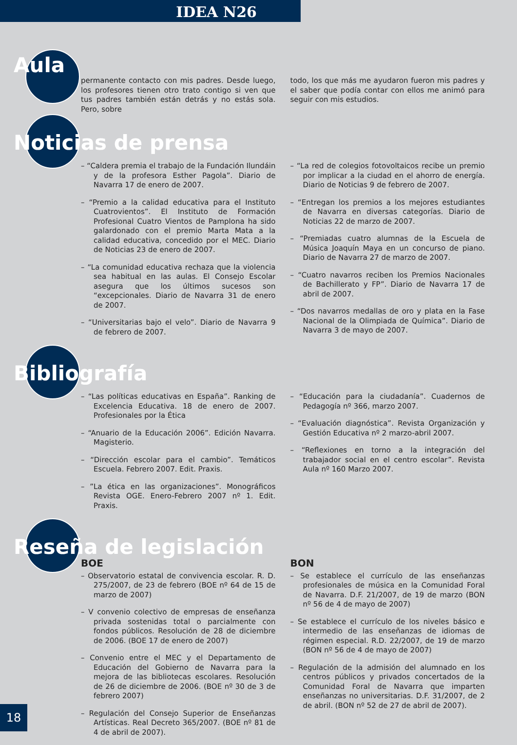IDEA N26
Aula
permanente contacto con mis padres. Desde luego, los profesores tienen otro trato contigo si ven que tus padres también están detrás y no estás sola. Pero, sobre
todo, los que más me ayudaron fueron mis padres y el saber que podía contar con ellos me animó para seguir con mis estudios.
Noticias de prensa
– “Caldera premia el trabajo de la Fundación Ilundáin y de la profesora Esther Pagola”. Diario de Navarra 17 de enero de 2007.
– “Premio a la calidad educativa para el Instituto Cuatrovientos”. El Instituto de Formación Profesional Cuatro Vientos de Pamplona ha sido galardonado con el premio Marta Mata a la calidad educativa, concedido por el MEC. Diario de Noticias 23 de enero de 2007.
– “La comunidad educativa rechaza que la violencia sea habitual en las aulas. El Consejo Escolar asegura que los últimos sucesos son “excepcionales. Diario de Navarra 31 de enero de 2007.
– “Universitarias bajo el velo”. Diario de Navarra 9 de febrero de 2007.
– “La red de colegios fotovoltaicos recibe un premio por implicar a la ciudad en el ahorro de energía. Diario de Noticias 9 de febrero de 2007.
– “Entregan los premios a los mejores estudiantes de Navarra en diversas categorías. Diario de Noticias 22 de marzo de 2007.
– “Premiadas cuatro alumnas de la Escuela de Música Joaquín Maya en un concurso de piano. Diario de Navarra 27 de marzo de 2007.
– “Cuatro navarros reciben los Premios Nacionales de Bachillerato y FP”. Diario de Navarra 17 de abril de 2007.
– “Dos navarros medallas de oro y plata en la Fase Nacional de la Olimpiada de Química”. Diario de Navarra 3 de mayo de 2007.
Bibliografía
– “Las políticas educativas en España”. Ranking de Excelencia Educativa. 18 de enero de 2007. Profesionales por la Ética
– “Anuario de la Educación 2006”. Edición Navarra. Magisterio.
– “Dirección escolar para el cambio”. Temáticos Escuela. Febrero 2007. Edit. Praxis.
– ”La ética en las organizaciones”. Monográficos Revista OGE. Enero-Febrero 2007 nº 1. Edit. Praxis.
– “Educación para la ciudadanía”. Cuadernos de Pedagogía nº 366, marzo 2007.
– “Evaluación diagnóstica”. Revista Organización y Gestión Educativa nº 2 marzo-abril 2007.
– “Reflexiones en torno a la integración del trabajador social en el centro escolar”. Revista Aula nº 160 Marzo 2007.
Reseña de legislación
BOE
– Observatorio estatal de convivencia escolar. R. D. 275/2007, de 23 de febrero (BOE nº 64 de 15 de marzo de 2007)
– V convenio colectivo de empresas de enseñanza privada sostenidas total o parcialmente con fondos públicos. Resolución de 28 de diciembre de 2006. (BOE 17 de enero de 2007)
– Convenio entre el MEC y el Departamento de Educación del Gobierno de Navarra para la mejora de las bibliotecas escolares. Resolución de 26 de diciembre de 2006. (BOE nº 30 de 3 de febrero 2007)
– Regulación del Consejo Superior de Enseñanzas Artísticas. Real Decreto 365/2007. (BOE nº 81 de 4 de abril de 2007).
BON
– Se establece el currículo de las enseñanzas profesionales de música en la Comunidad Foral de Navarra. D.F. 21/2007, de 19 de marzo (BON nº 56 de 4 de mayo de 2007)
– Se establece el currículo de los niveles básico e intermedio de las enseñanzas de idiomas de régimen especial. R.D. 22/2007, de 19 de marzo (BON nº 56 de 4 de mayo de 2007)
– Regulación de la admisión del alumnado en los centros públicos y privados concertados de la Comunidad Foral de Navarra que imparten enseñanzas no universitarias. D.F. 31/2007, de 2 de abril. (BON nº 52 de 27 de abril de 2007).
18